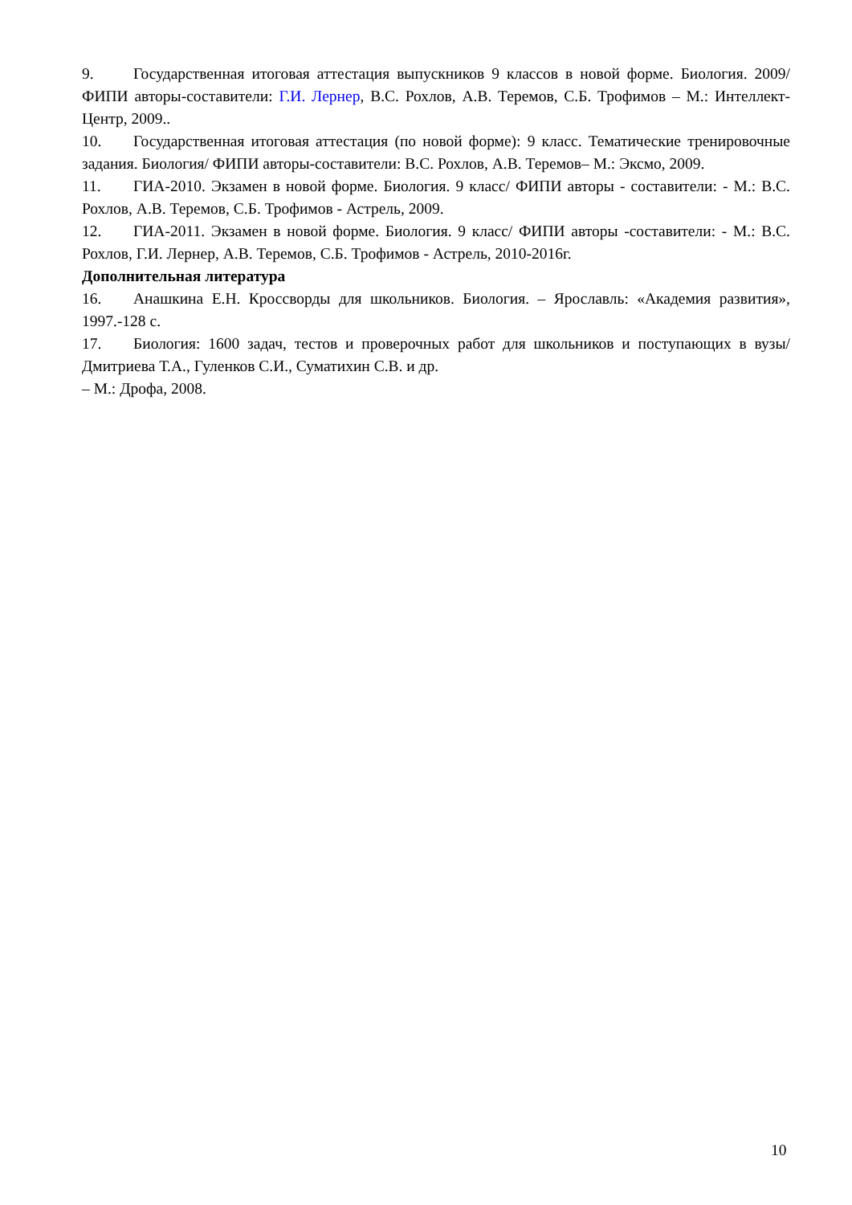9. Государственная итоговая аттестация выпускников 9 классов в новой форме. Биология. 2009/ ФИПИ авторы-составители: Г.И. Лернер, В.С. Рохлов, А.В. Теремов, С.Б. Трофимов – М.: Интеллект-Центр, 2009..
10. Государственная итоговая аттестация (по новой форме): 9 класс. Тематические тренировочные задания. Биология/ ФИПИ авторы-составители: В.С. Рохлов, А.В. Теремов– М.: Эксмо, 2009.
11. ГИА-2010. Экзамен в новой форме. Биология. 9 класс/ ФИПИ авторы - составители: - М.: В.С. Рохлов, А.В. Теремов, С.Б. Трофимов - Астрель, 2009.
12. ГИА-2011. Экзамен в новой форме. Биология. 9 класс/ ФИПИ авторы -составители: - М.: В.С. Рохлов, Г.И. Лернер, А.В. Теремов, С.Б. Трофимов - Астрель, 2010-2016г.
Дополнительная литература
16. Анашкина Е.Н. Кроссворды для школьников. Биология. – Ярославль: «Академия развития», 1997.-128 с.
17. Биология: 1600 задач, тестов и проверочных работ для школьников и поступающих в вузы/ Дмитриева Т.А., Гуленков С.И., Суматихин С.В. и др.
– М.: Дрофа, 2008.
10